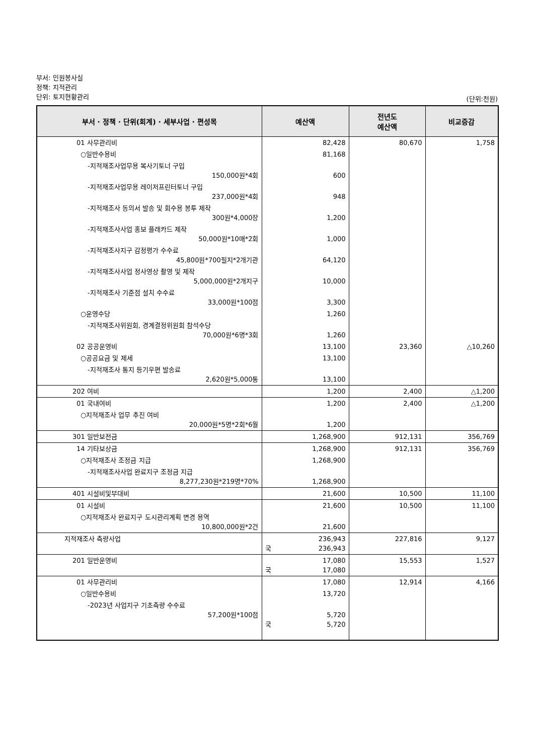부서: 민원봉사실
정책: 지적관리
단위: 토지현황관리
(단위:천원)
| 부서 · 정책 · 단위(회계) · 세부사업 · 편성목 | 예산액 | 전년도 예산액 | 비교증감 |
| --- | --- | --- | --- |
| 01 사무관리비 | 82,428 | 80,670 | 1,758 |
| ○일반수용비 | 81,168 | | |
| -지적재조사업무용 복사기토너 구입 150,000원*4회 | 600 | | |
| -지적재조사업무용 레이저프린터토너 구입 237,000원*4회 | 948 | | |
| -지적재조사 동의서 발송 및 회수용 봉투 제작 300원*4,000장 | 1,200 | | |
| -지적재조사사업 홍보 플래카드 제작 50,000원*10매*2회 | 1,000 | | |
| -지적재조사지구 감정평가 수수료 45,800원*700필지*2개기관 | 64,120 | | |
| -지적재조사사업 정사영상 촬영 및 제작 5,000,000원*2개지구 | 10,000 | | |
| -지적재조사 기준점 설치 수수료 33,000원*100점 | 3,300 | | |
| ○운영수당 | 1,260 | | |
| -지적재조사위원회, 경계결정위원회 참석수당 70,000원*6명*3회 | 1,260 | | |
| 02 공공운영비 | 13,100 | 23,360 | △10,260 |
| ○공공요금 및 제세 | 13,100 | | |
| -지적재조사 통지 등기우편 발송료 2,620원*5,000통 | 13,100 | | |
| 202 여비 | 1,200 | 2,400 | △1,200 |
| 01 국내여비 | 1,200 | 2,400 | △1,200 |
| ○지적재조사 업무 추진 여비 20,000원*5명*2회*6월 | 1,200 | | |
| 301 일반보전금 | 1,268,900 | 912,131 | 356,769 |
| 14 기타보상금 | 1,268,900 | 912,131 | 356,769 |
| ○지적재조사 조정금 지급 | 1,268,900 | | |
| -지적재조사사업 완료지구 조정금 지급 8,277,230원*219명*70% | 1,268,900 | | |
| 401 시설비및부대비 | 21,600 | 10,500 | 11,100 |
| 01 시설비 | 21,600 | 10,500 | 11,100 |
| ○지적재조사 완료지구 도시관리계획 변경 용역 10,800,000원*2건 | 21,600 | | |
| 지적재조사 측량사업 | 236,943 국 236,943 | 227,816 | 9,127 |
| 201 일반운영비 | 17,080 국 17,080 | 15,553 | 1,527 |
| 01 사무관리비 | 17,080 | 12,914 | 4,166 |
| ○일반수용비 | 13,720 | | |
| -2023년 사업지구 기초측량 수수료 57,200원*100점 | 5,720 국 5,720 | | |